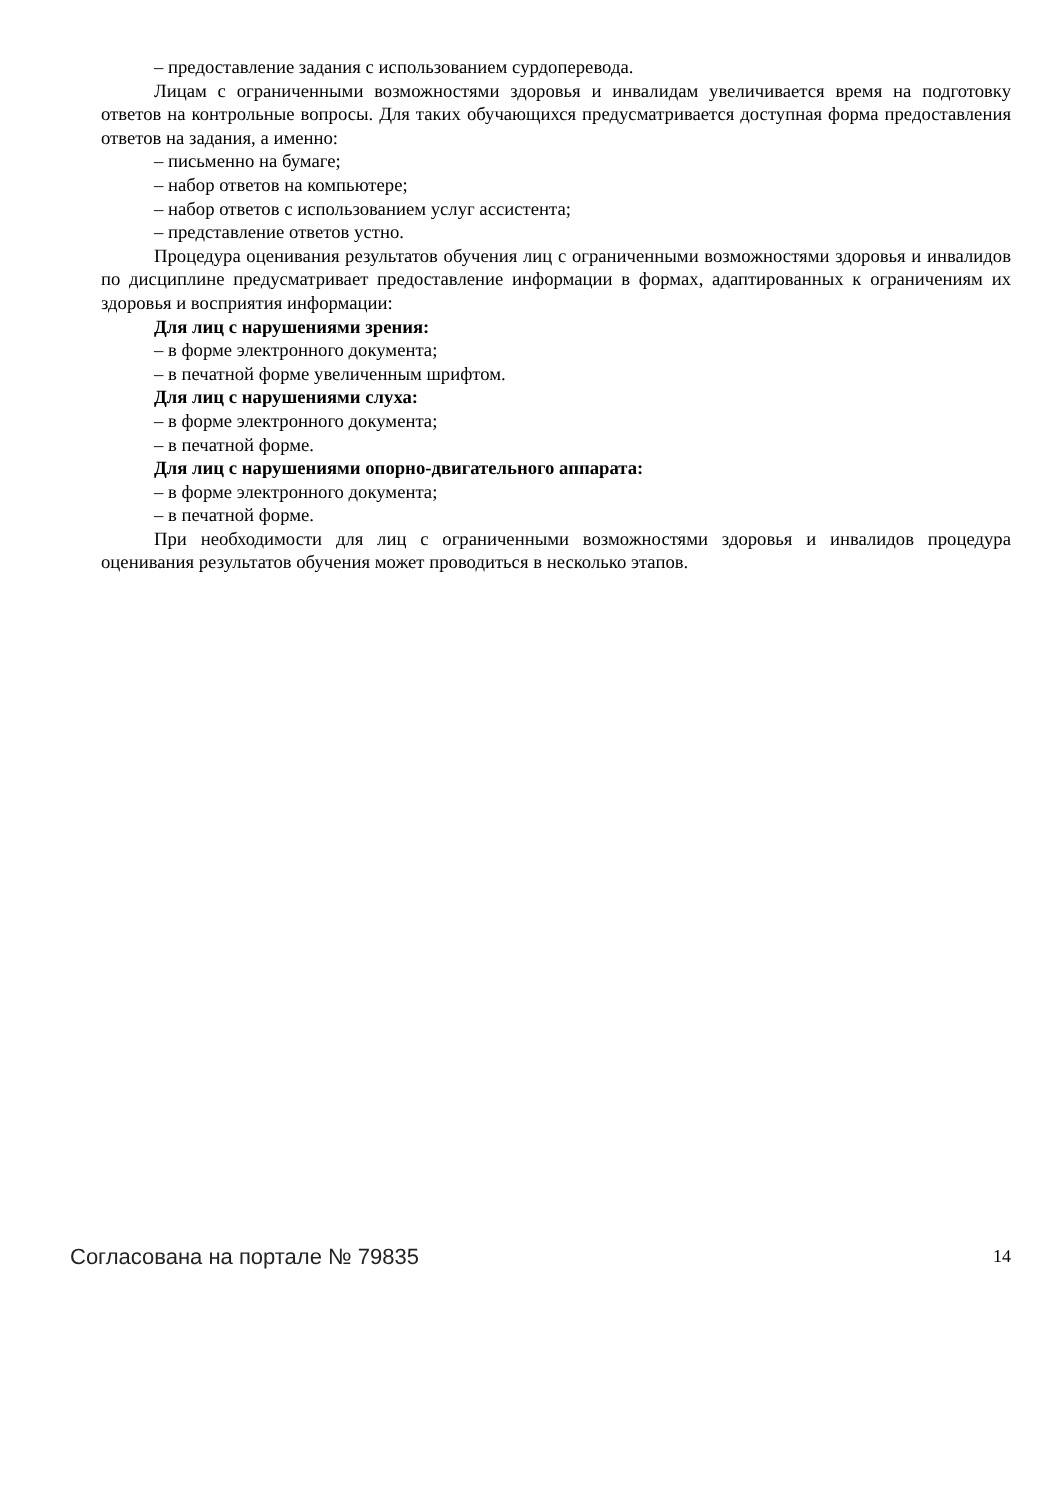– предоставление задания с использованием сурдоперевода.
Лицам с ограниченными возможностями здоровья и инвалидам увеличивается время на подготовку ответов на контрольные вопросы. Для таких обучающихся предусматривается доступная форма предоставления ответов на задания, а именно:
– письменно на бумаге;
– набор ответов на компьютере;
– набор ответов с использованием услуг ассистента;
– представление ответов устно.
Процедура оценивания результатов обучения лиц с ограниченными возможностями здоровья и инвалидов по дисциплине предусматривает предоставление информации в формах, адаптированных к ограничениям их здоровья и восприятия информации:
Для лиц с нарушениями зрения:
– в форме электронного документа;
– в печатной форме увеличенным шрифтом.
Для лиц с нарушениями слуха:
– в форме электронного документа;
– в печатной форме.
Для лиц с нарушениями опорно-двигательного аппарата:
– в форме электронного документа;
– в печатной форме.
При необходимости для лиц с ограниченными возможностями здоровья и инвалидов процедура оценивания результатов обучения может проводиться в несколько этапов.
Согласована на портале № 79835 14